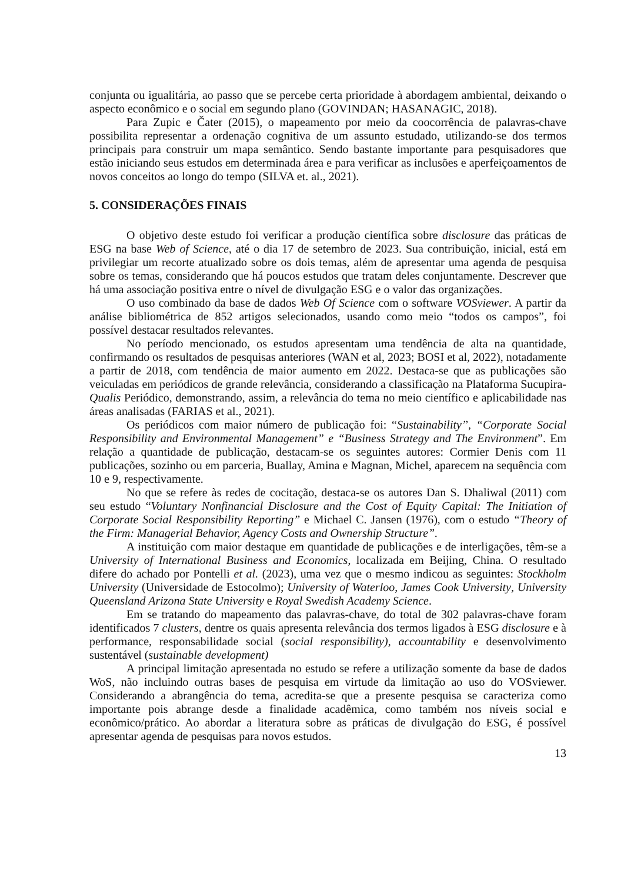conjunta ou igualitária, ao passo que se percebe certa prioridade à abordagem ambiental, deixando o aspecto econômico e o social em segundo plano (GOVINDAN; HASANAGIC, 2018).
Para Zupic e Čater (2015), o mapeamento por meio da coocorrência de palavras-chave possibilita representar a ordenação cognitiva de um assunto estudado, utilizando-se dos termos principais para construir um mapa semântico. Sendo bastante importante para pesquisadores que estão iniciando seus estudos em determinada área e para verificar as inclusões e aperfeiçoamentos de novos conceitos ao longo do tempo (SILVA et. al., 2021).
5. CONSIDERAÇÕES FINAIS
O objetivo deste estudo foi verificar a produção científica sobre disclosure das práticas de ESG na base Web of Science, até o dia 17 de setembro de 2023. Sua contribuição, inicial, está em privilegiar um recorte atualizado sobre os dois temas, além de apresentar uma agenda de pesquisa sobre os temas, considerando que há poucos estudos que tratam deles conjuntamente. Descrever que há uma associação positiva entre o nível de divulgação ESG e o valor das organizações.
O uso combinado da base de dados Web Of Science com o software VOSviewer. A partir da análise bibliométrica de 852 artigos selecionados, usando como meio “todos os campos”, foi possível destacar resultados relevantes.
No período mencionado, os estudos apresentam uma tendência de alta na quantidade, confirmando os resultados de pesquisas anteriores (WAN et al, 2023; BOSI et al, 2022), notadamente a partir de 2018, com tendência de maior aumento em 2022. Destaca-se que as publicações são veiculadas em periódicos de grande relevância, considerando a classificação na Plataforma Sucupira-Qualis Periódico, demonstrando, assim, a relevância do tema no meio científico e aplicabilidade nas áreas analisadas (FARIAS et al., 2021).
Os periódicos com maior número de publicação foi: “Sustainability”, “Corporate Social Responsibility and Environmental Management” e “Business Strategy and The Environment”. Em relação a quantidade de publicação, destacam-se os seguintes autores: Cormier Denis com 11 publicações, sozinho ou em parceria, Buallay, Amina e Magnan, Michel, aparecem na sequência com 10 e 9, respectivamente.
No que se refere às redes de cocitação, destaca-se os autores Dan S. Dhaliwal (2011) com seu estudo “Voluntary Nonfinancial Disclosure and the Cost of Equity Capital: The Initiation of Corporate Social Responsibility Reporting” e Michael C. Jansen (1976), com o estudo “Theory of the Firm: Managerial Behavior, Agency Costs and Ownership Structure”.
A instituição com maior destaque em quantidade de publicações e de interligações, têm-se a University of International Business and Economics, localizada em Beijing, China. O resultado difere do achado por Pontelli et al. (2023), uma vez que o mesmo indicou as seguintes: Stockholm University (Universidade de Estocolmo); University of Waterloo, James Cook University, University Queensland Arizona State University e Royal Swedish Academy Science.
Em se tratando do mapeamento das palavras-chave, do total de 302 palavras-chave foram identificados 7 clusters, dentre os quais apresenta relevância dos termos ligados à ESG disclosure e à performance, responsabilidade social (social responsibility), accountability e desenvolvimento sustentável (sustainable development)
A principal limitação apresentada no estudo se refere a utilização somente da base de dados WoS, não incluindo outras bases de pesquisa em virtude da limitação ao uso do VOSviewer. Considerando a abrangência do tema, acredita-se que a presente pesquisa se caracteriza como importante pois abrange desde a finalidade acadêmica, como também nos níveis social e econômico/prático. Ao abordar a literatura sobre as práticas de divulgação do ESG, é possível apresentar agenda de pesquisas para novos estudos.
13